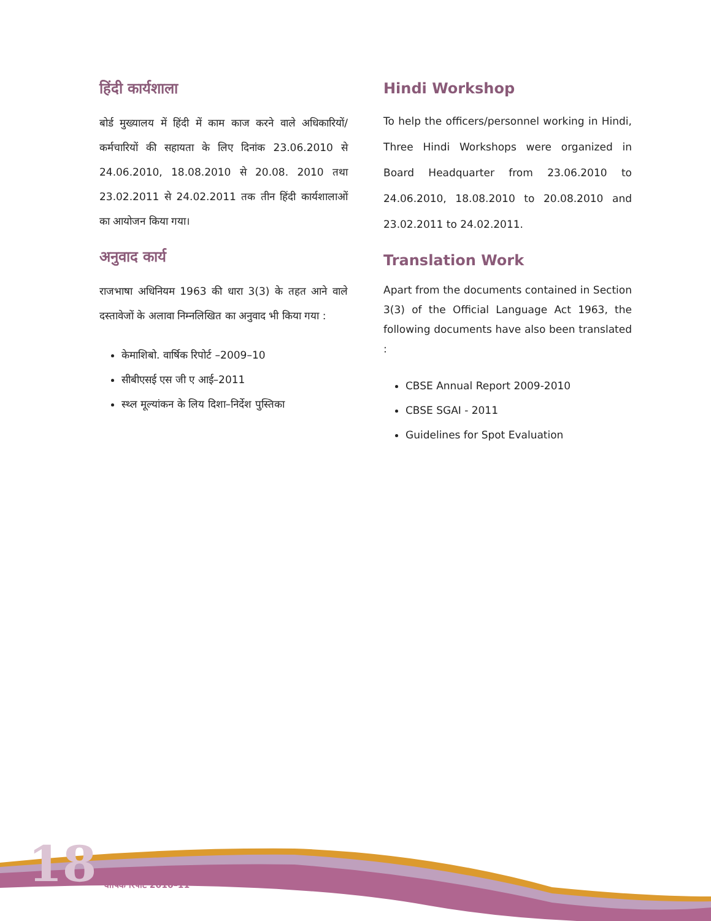18
हिंदी कार्यशाला
बोर्ड मुख्यालय में हिंदी में काम काज करने वाले अधिकारियों/कर्मचारियों की सहायता के लिए दिनांक 23.06.2010 से 24.06.2010, 18.08.2010 से 20.08. 2010 तथा 23.02.2011 से 24.02.2011 तक तीन हिंदी कार्यशालाओं का आयोजन किया गया।
अनुवाद कार्य
राजभाषा अधिनियम 1963 की धारा 3(3) के तहत आने वाले दस्तावेजों के अलावा निम्नलिखित का अनुवाद भी किया गया :
केमाशिबो. वार्षिक रिपोर्ट –2009–10
सीबीएसई एस जी ए आई–2011
स्थ्ल मूल्यांकन के लिय दिशा–निर्देश पुस्तिका
Hindi Workshop
To help the officers/personnel working in Hindi, Three Hindi Workshops were organized in Board Headquarter from 23.06.2010 to 24.06.2010, 18.08.2010 to 20.08.2010 and 23.02.2011 to 24.02.2011.
Translation Work
Apart from the documents contained in Section 3(3) of the Official Language Act 1963, the following documents have also been translated :
CBSE Annual Report 2009-2010
CBSE SGAI - 2011
Guidelines for Spot Evaluation
वार्षिक रिपोर्ट 2010–11